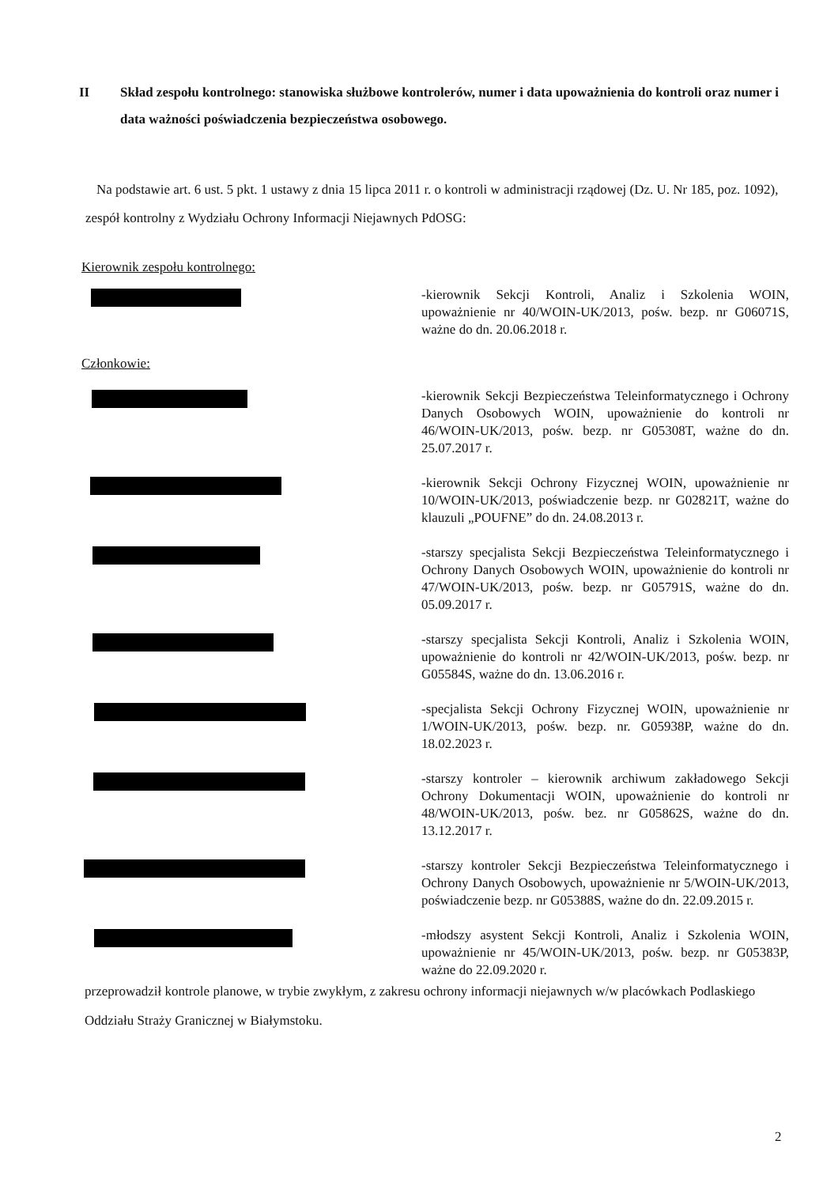II Skład zespołu kontrolnego: stanowiska służbowe kontrolerów, numer i data upoważnienia do kontroli oraz numer i data ważności poświadczenia bezpieczeństwa osobowego.
Na podstawie art. 6 ust. 5 pkt. 1 ustawy z dnia 15 lipca 2011 r. o kontroli w administracji rządowej (Dz. U. Nr 185, poz. 1092), zespół kontrolny z Wydziału Ochrony Informacji Niejawnych PdOSG:
Kierownik zespołu kontrolnego:
-kierownik Sekcji Kontroli, Analiz i Szkolenia WOIN, upoważnienie nr 40/WOIN-UK/2013, pośw. bezp. nr G06071S, ważne do dn. 20.06.2018 r.
Członkowie:
-kierownik Sekcji Bezpieczeństwa Teleinformatycznego i Ochrony Danych Osobowych WOIN, upoważnienie do kontroli nr 46/WOIN-UK/2013, pośw. bezp. nr G05308T, ważne do dn. 25.07.2017 r.
-kierownik Sekcji Ochrony Fizycznej WOIN, upoważnienie nr 10/WOIN-UK/2013, poświadczenie bezp. nr G02821T, ważne do klauzuli „POUFNE” do dn. 24.08.2013 r.
-starszy specjalista Sekcji Bezpieczeństwa Teleinformatycznego i Ochrony Danych Osobowych WOIN, upoważnienie do kontroli nr 47/WOIN-UK/2013, pośw. bezp. nr G05791S, ważne do dn. 05.09.2017 r.
-starszy specjalista Sekcji Kontroli, Analiz i Szkolenia WOIN, upoważnienie do kontroli nr 42/WOIN-UK/2013, pośw. bezp. nr G05584S, ważne do dn. 13.06.2016 r.
-specjalista Sekcji Ochrony Fizycznej WOIN, upoważnienie nr 1/WOIN-UK/2013, pośw. bezp. nr. G05938P, ważne do dn. 18.02.2023 r.
-starszy kontroler – kierownik archiwum zakładowego Sekcji Ochrony Dokumentacji WOIN, upoważnienie do kontroli nr 48/WOIN-UK/2013, pośw. bez. nr G05862S, ważne do dn. 13.12.2017 r.
-starszy kontroler Sekcji Bezpieczeństwa Teleinformatycznego i Ochrony Danych Osobowych, upoważnienie nr 5/WOIN-UK/2013, poświadczenie bezp. nr G05388S, ważne do dn. 22.09.2015 r.
-młodszy asystent Sekcji Kontroli, Analiz i Szkolenia WOIN, upoważnienie nr 45/WOIN-UK/2013, pośw. bezp. nr G05383P, ważne do 22.09.2020 r.
przeprowadził kontrole planowe, w trybie zwykłym, z zakresu ochrony informacji niejawnych w/w placówkach Podlaskiego Oddziału Straży Granicznej w Białymstoku.
2